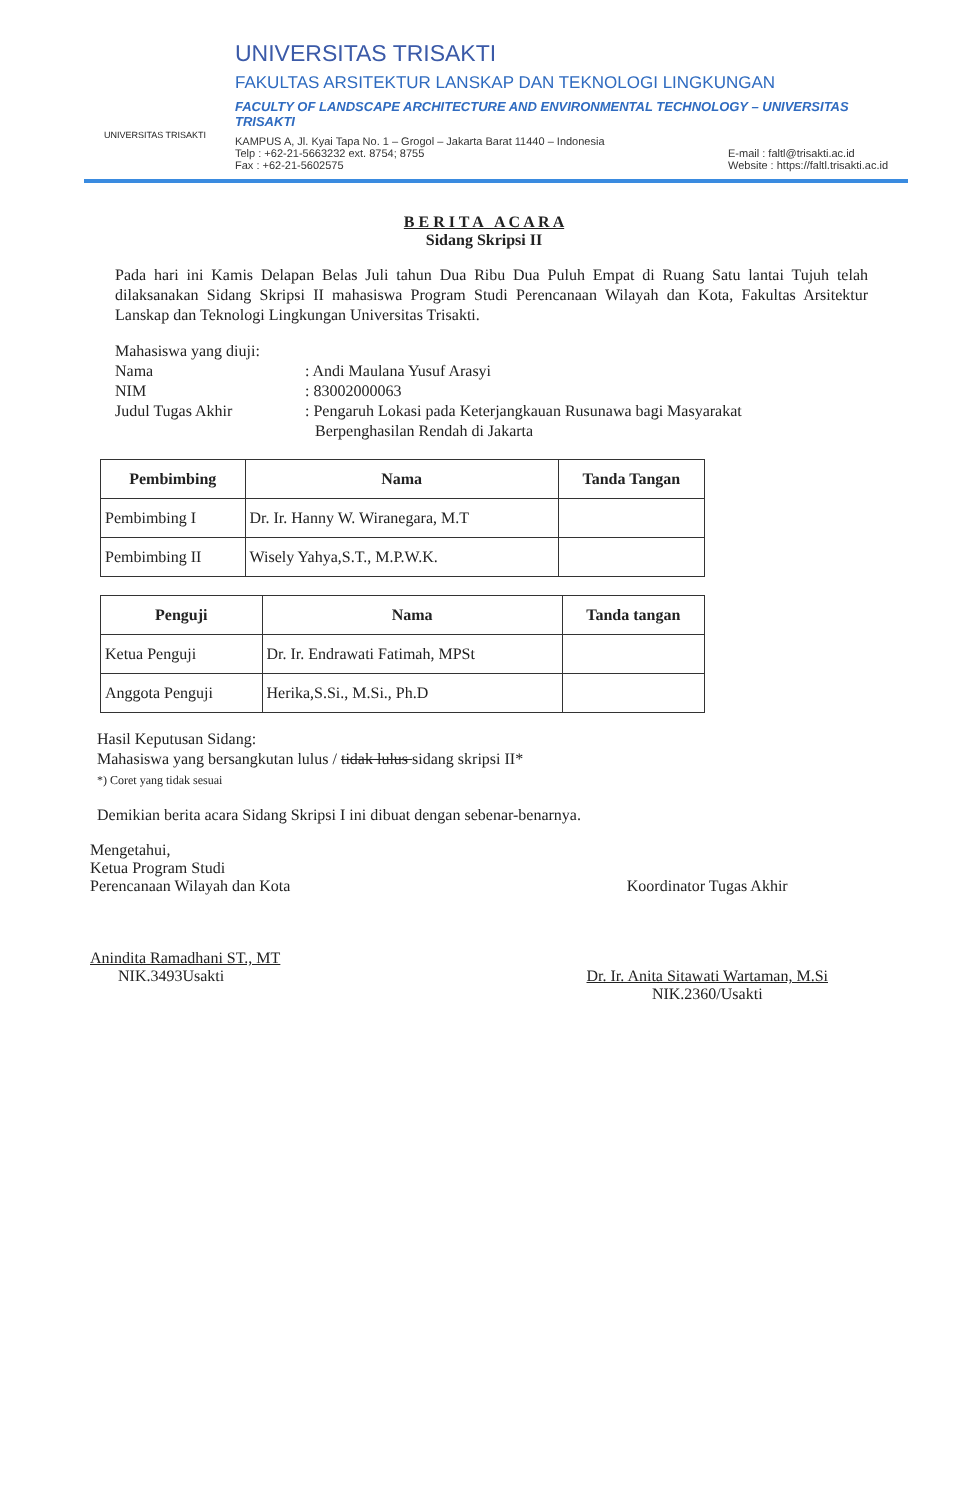UNIVERSITAS TRISAKTI
UNIVERSITAS TRISAKTI
FAKULTAS ARSITEKTUR LANSKAP DAN TEKNOLOGI LINGKUNGAN
FACULTY OF LANDSCAPE ARCHITECTURE AND ENVIRONMENTAL TECHNOLOGY – UNIVERSITAS TRISAKTI
KAMPUS A, Jl. Kyai Tapa No. 1 – Grogol – Jakarta Barat 11440 – Indonesia
Telp : +62-21-5663232 ext. 8754; 8755
Fax : +62-21-5602575
E-mail : faltl@trisakti.ac.id
Website : https://faltl.trisakti.ac.id
B E R I T A A C A R A
Sidang Skripsi II
Pada hari ini Kamis Delapan Belas Juli tahun Dua Ribu Dua Puluh Empat di Ruang Satu lantai Tujuh telah dilaksanakan Sidang Skripsi II mahasiswa Program Studi Perencanaan Wilayah dan Kota, Fakultas Arsitektur Lanskap dan Teknologi Lingkungan Universitas Trisakti.
Mahasiswa yang diuji:
Nama: Andi Maulana Yusuf Arasyi
NIM: 83002000063
Judul Tugas Akhir: Pengaruh Lokasi pada Keterjangkauan Rusunawa bagi Masyarakat
Berpenghasilan Rendah di Jakarta
| Pembimbing | Nama | Tanda Tangan |
| --- | --- | --- |
| Pembimbing I | Dr. Ir. Hanny W. Wiranegara, M.T | |
| Pembimbing II | Wisely Yahya,S.T., M.P.W.K. | |
| Penguji | Nama | Tanda tangan |
| --- | --- | --- |
| Ketua Penguji | Dr. Ir. Endrawati Fatimah, MPSt | |
| Anggota Penguji | Herika,S.Si., M.Si., Ph.D | |
Hasil Keputusan Sidang:
Mahasiswa yang bersangkutan lulus / tidak lulus sidang skripsi II*
*) Coret yang tidak sesuai
Demikian berita acara Sidang Skripsi I ini dibuat dengan sebenar-benarnya.
Mengetahui,
Ketua Program Studi
Perencanaan Wilayah dan Kota
Anindita Ramadhani ST., MT
NIK.3493Usakti
Koordinator Tugas Akhir
Dr. Ir. Anita Sitawati Wartaman, M.Si
NIK.2360/Usakti